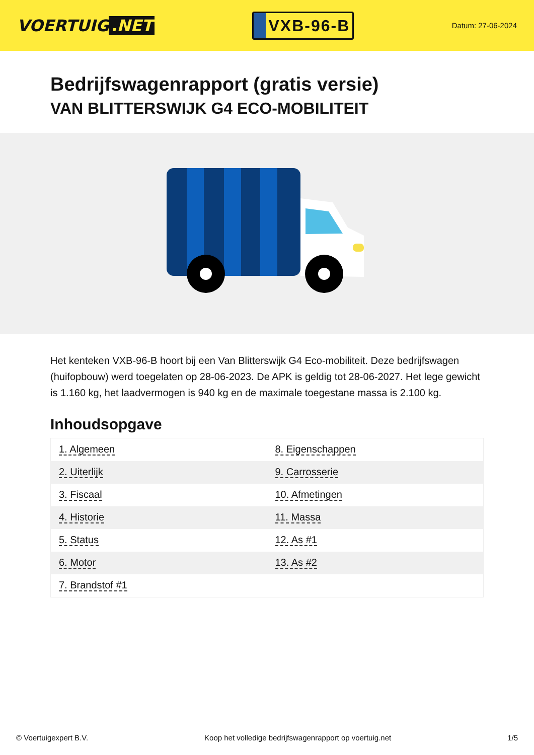VOERTUIG.NET
VXB-96-B
Datum: 27-06-2024
Bedrijfswagenrapport (gratis versie)
VAN BLITTERSWIJK G4 ECO-MOBILITEIT
Het kenteken VXB-96-B hoort bij een Van Blitterswijk G4 Eco-mobiliteit. Deze bedrijfswagen (huifopbouw) werd toegelaten op 28-06-2023. De APK is geldig tot 28-06-2027. Het lege gewicht is 1.160 kg, het laadvermogen is 940 kg en de maximale toegestane massa is 2.100 kg.
Inhoudsopgave
| 1. Algemeen | 8. Eigenschappen |
| 2. Uiterlijk | 9. Carrosserie |
| 3. Fiscaal | 10. Afmetingen |
| 4. Historie | 11. Massa |
| 5. Status | 12. As #1 |
| 6. Motor | 13. As #2 |
| 7. Brandstof #1 | |
© Voertuigexpert B.V. Koop het volledige bedrijfswagenrapport op voertuig.net 1/5